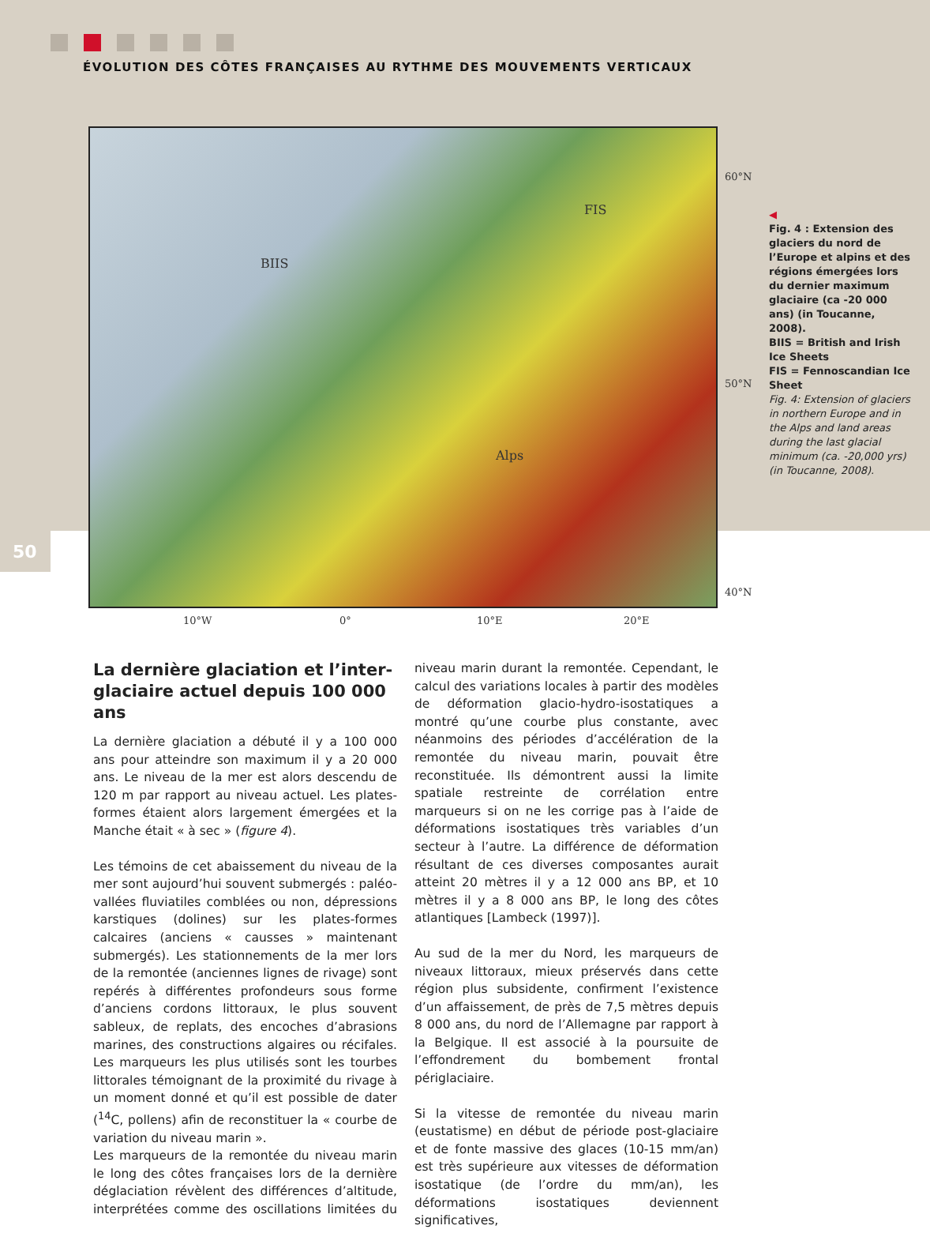ÉVOLUTION DES CÔTES FRANÇAISES AU RYTHME DES MOUVEMENTS VERTICAUX
BIIS
FIS
Alps
60°N
50°N
40°N
10°W 0° 10°E 20°E
◀
Fig. 4 : Extension des glaciers du nord de l’Europe et alpins et des régions émergées lors du dernier maximum glaciaire (ca -20 000 ans) (in Toucanne, 2008).
BIIS = British and Irish Ice Sheets
FIS = Fennoscandian Ice Sheet
Fig. 4: Extension of glaciers in northern Europe and in the Alps and land areas during the last glacial minimum (ca. -20,000 yrs) (in Toucanne, 2008).
50
La dernière glaciation et l’inter-glaciaire actuel depuis 100 000 ans
La dernière glaciation a débuté il y a 100 000 ans pour atteindre son maximum il y a 20 000 ans. Le niveau de la mer est alors descendu de 120 m par rapport au niveau actuel. Les plates-formes étaient alors largement émergées et la Manche était « à sec » (figure 4).
Les témoins de cet abaissement du niveau de la mer sont aujourd’hui souvent submergés : paléo-vallées fluviatiles comblées ou non, dépressions karstiques (dolines) sur les plates-formes calcaires (anciens « causses » maintenant submergés). Les stationnements de la mer lors de la remontée (anciennes lignes de rivage) sont repérés à différentes profondeurs sous forme d’anciens cordons littoraux, le plus souvent sableux, de replats, des encoches d’abrasions marines, des constructions algaires ou récifales. Les marqueurs les plus utilisés sont les tourbes littorales témoignant de la proximité du rivage à un moment donné et qu’il est possible de dater (<sup>14</sup>C, pollens) afin de reconstituer la « courbe de variation du niveau marin ».
Les marqueurs de la remontée du niveau marin le long des côtes françaises lors de la dernière déglaciation révèlent des différences d’altitude, interprétées comme des oscillations limitées du niveau marin durant la remontée. Cependant, le calcul des variations locales à partir des modèles de déformation glacio-hydro-isostatiques a montré qu’une courbe plus constante, avec néanmoins des périodes d’accélération de la remontée du niveau marin, pouvait être reconstituée. Ils démontrent aussi la limite spatiale restreinte de corrélation entre marqueurs si on ne les corrige pas à l’aide de déformations isostatiques très variables d’un secteur à l’autre. La différence de déformation résultant de ces diverses composantes aurait atteint 20 mètres il y a 12 000 ans BP, et 10 mètres il y a 8 000 ans BP, le long des côtes atlantiques [Lambeck (1997)].
Au sud de la mer du Nord, les marqueurs de niveaux littoraux, mieux préservés dans cette région plus subsidente, confirment l’existence d’un affaissement, de près de 7,5 mètres depuis 8 000 ans, du nord de l’Allemagne par rapport à la Belgique. Il est associé à la poursuite de l’effondrement du bombement frontal périglaciaire.
Si la vitesse de remontée du niveau marin (eustatisme) en début de période post-glaciaire et de fonte massive des glaces (10-15 mm/an) est très supérieure aux vitesses de déformation isostatique (de l’ordre du mm/an), les déformations isostatiques deviennent significatives,